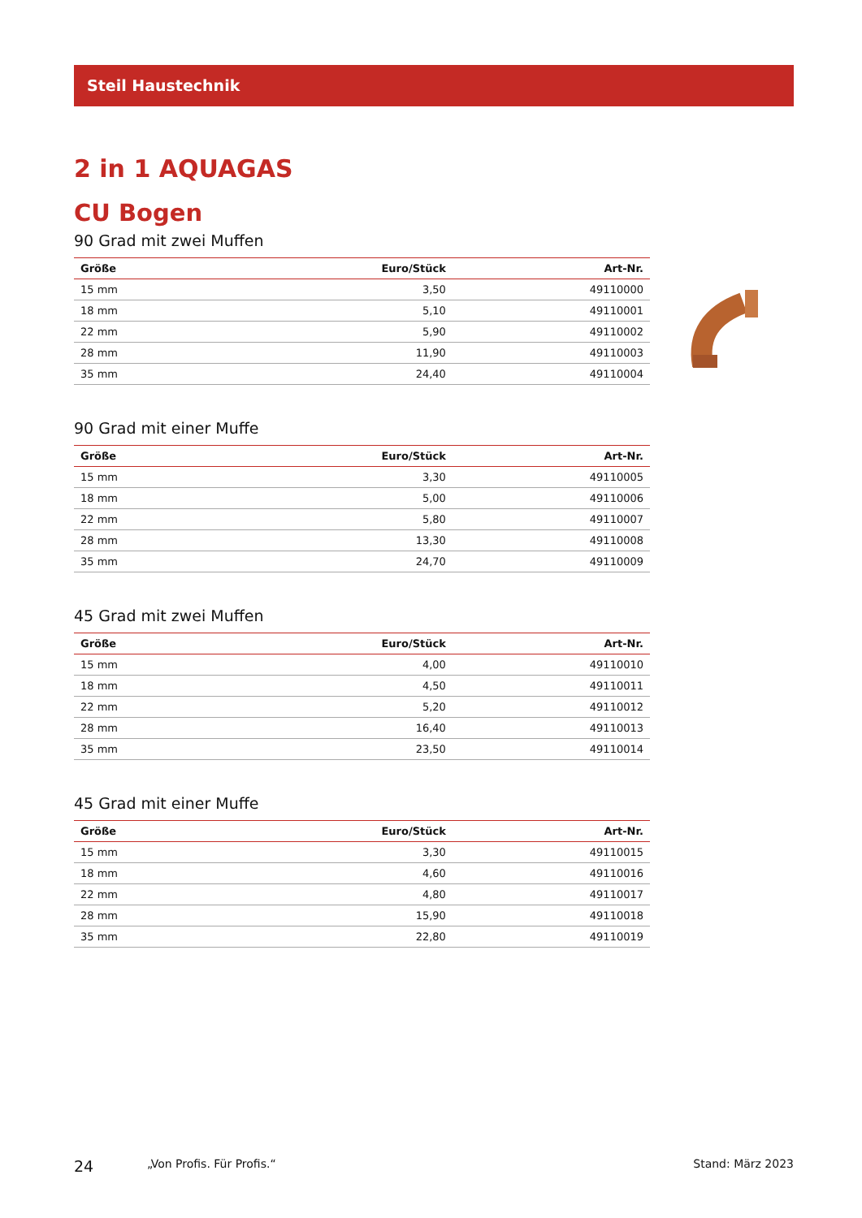Steil Haustechnik
2 in 1 AQUAGAS
CU Bogen
90 Grad mit zwei Muffen
| Größe | Euro/Stück | Art-Nr. |
| --- | --- | --- |
| 15 mm | 3,50 | 49110000 |
| 18 mm | 5,10 | 49110001 |
| 22 mm | 5,90 | 49110002 |
| 28 mm | 11,90 | 49110003 |
| 35 mm | 24,40 | 49110004 |
90 Grad mit einer Muffe
| Größe | Euro/Stück | Art-Nr. |
| --- | --- | --- |
| 15 mm | 3,30 | 49110005 |
| 18 mm | 5,00 | 49110006 |
| 22 mm | 5,80 | 49110007 |
| 28 mm | 13,30 | 49110008 |
| 35 mm | 24,70 | 49110009 |
45 Grad mit zwei Muffen
| Größe | Euro/Stück | Art-Nr. |
| --- | --- | --- |
| 15 mm | 4,00 | 49110010 |
| 18 mm | 4,50 | 49110011 |
| 22 mm | 5,20 | 49110012 |
| 28 mm | 16,40 | 49110013 |
| 35 mm | 23,50 | 49110014 |
45 Grad mit einer Muffe
| Größe | Euro/Stück | Art-Nr. |
| --- | --- | --- |
| 15 mm | 3,30 | 49110015 |
| 18 mm | 4,60 | 49110016 |
| 22 mm | 4,80 | 49110017 |
| 28 mm | 15,90 | 49110018 |
| 35 mm | 22,80 | 49110019 |
24 „Von Profis. Für Profis.“Stand: März 2023